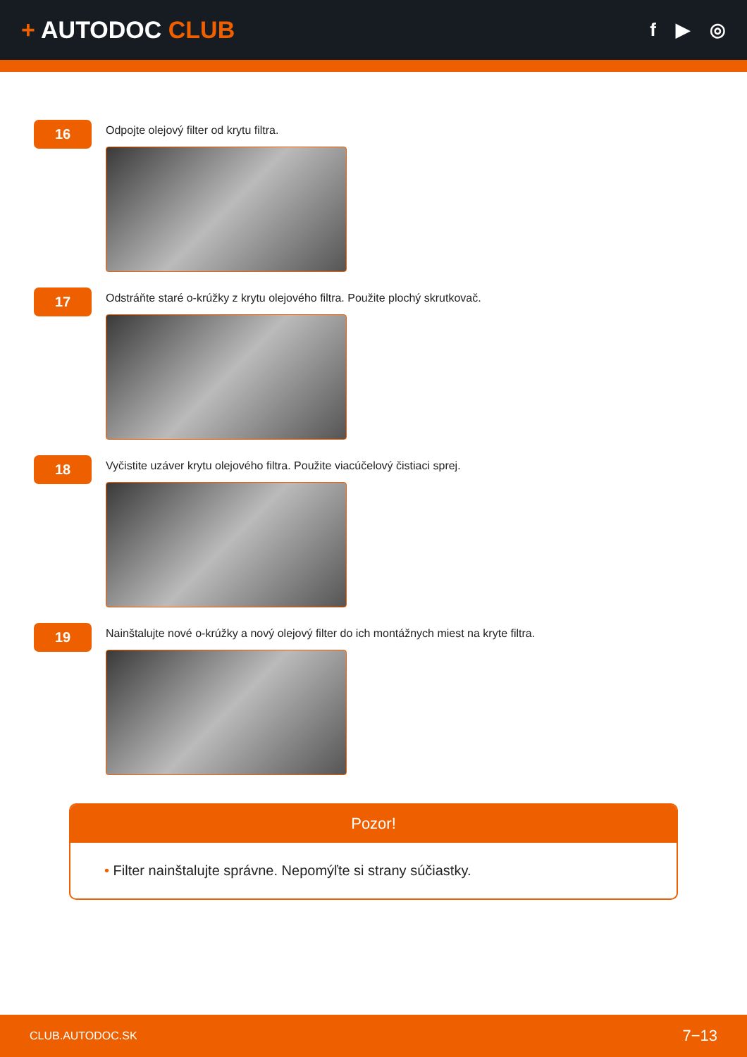+ AUTODOC CLUB
f ▶ ◎
16
Odpojte olejový filter od krytu filtra.
17
Odstráňte staré o-krúžky z krytu olejového filtra. Použite plochý skrutkovač.
18
Vyčistite uzáver krytu olejového filtra. Použite viacúčelový čistiaci sprej.
19
Nainštalujte nové o-krúžky a nový olejový filter do ich montážnych miest na kryte filtra.
Pozor!
• Filter nainštalujte správne. Nepomýľte si strany súčiastky.
CLUB.AUTODOC.SK 7−13